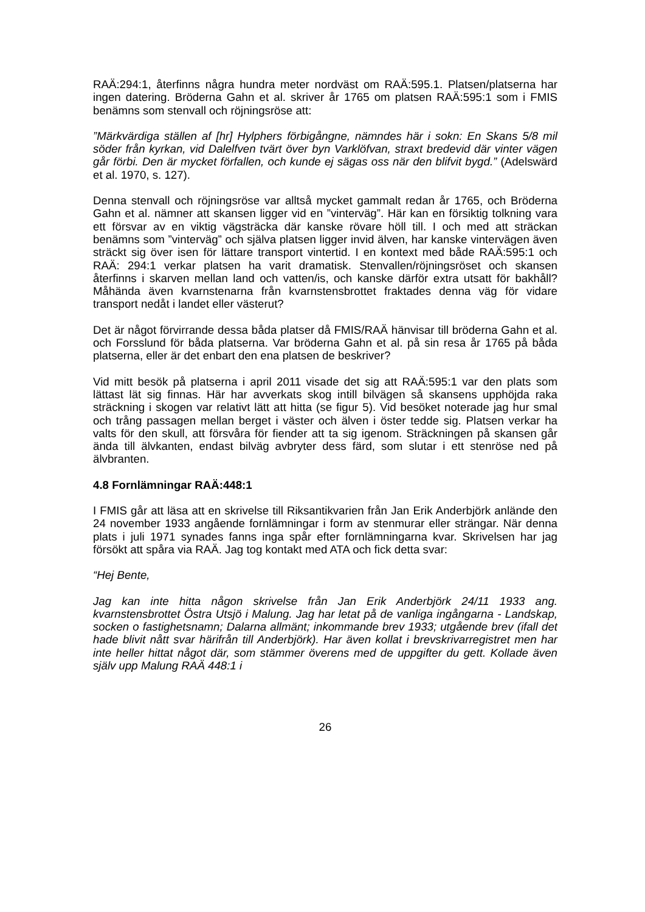RAÄ:294:1, återfinns några hundra meter nordväst om RAÄ:595.1. Platsen/platserna har ingen datering. Bröderna Gahn et al. skriver år 1765 om platsen RAÄ:595:1 som i FMIS benämns som stenvall och röjningsröse att:
”Märkvärdiga ställen af [hr] Hylphers förbigångne, nämndes här i sokn: En Skans 5/8 mil söder från kyrkan, vid Dalelfven tvärt över byn Varklöfvan, straxt bredevid där vinter vägen går förbi. Den är mycket förfallen, och kunde ej sägas oss när den blifvit bygd.” (Adelswärd et al. 1970, s. 127).
Denna stenvall och röjningsröse var alltså mycket gammalt redan år 1765, och Bröderna Gahn et al. nämner att skansen ligger vid en ”vinterväg”. Här kan en försiktig tolkning vara ett försvar av en viktig vägsträcka där kanske rövare höll till. I och med att sträckan benämns som ”vinterväg” och själva platsen ligger invid älven, har kanske vintervägen även sträckt sig över isen för lättare transport vintertid. I en kontext med både RAÄ:595:1 och RAÄ: 294:1 verkar platsen ha varit dramatisk. Stenvallen/röjningsröset och skansen återfinns i skarven mellan land och vatten/is, och kanske därför extra utsatt för bakhåll? Måhända även kvarnstenarna från kvarnstensbrottet fraktades denna väg för vidare transport nedåt i landet eller västerut?
Det är något förvirrande dessa båda platser då FMIS/RAÄ hänvisar till bröderna Gahn et al. och Forsslund för båda platserna. Var bröderna Gahn et al. på sin resa år 1765 på båda platserna, eller är det enbart den ena platsen de beskriver?
Vid mitt besök på platserna i april 2011 visade det sig att RAÄ:595:1 var den plats som lättast lät sig finnas. Här har avverkats skog intill bilvägen så skansens upphöjda raka sträckning i skogen var relativt lätt att hitta (se figur 5). Vid besöket noterade jag hur smal och trång passagen mellan berget i väster och älven i öster tedde sig. Platsen verkar ha valts för den skull, att försvåra för fiender att ta sig igenom. Sträckningen på skansen går ända till älvkanten, endast bilväg avbryter dess färd, som slutar i ett stenröse ned på älvbranten.
4.8 Fornlämningar RAÄ:448:1
I FMIS går att läsa att en skrivelse till Riksantikvarien från Jan Erik Anderbjörk anlände den 24 november 1933 angående fornlämningar i form av stenmurar eller strängar. När denna plats i juli 1971 synades fanns inga spår efter fornlämningarna kvar. Skrivelsen har jag försökt att spåra via RAÄ. Jag tog kontakt med ATA och fick detta svar:
“Hej Bente,
Jag kan inte hitta någon skrivelse från Jan Erik Anderbjörk 24/11 1933 ang. kvarnstensbrottet Östra Utsjö i Malung. Jag har letat på de vanliga ingångarna - Landskap, socken o fastighetsnamn; Dalarna allmänt; inkommande brev 1933; utgående brev (ifall det hade blivit nått svar härifrån till Anderbjörk). Har även kollat i brevskrivarregistret men har inte heller hittat något där, som stämmer överens med de uppgifter du gett. Kollade även själv upp Malung RAÄ 448:1 i
26